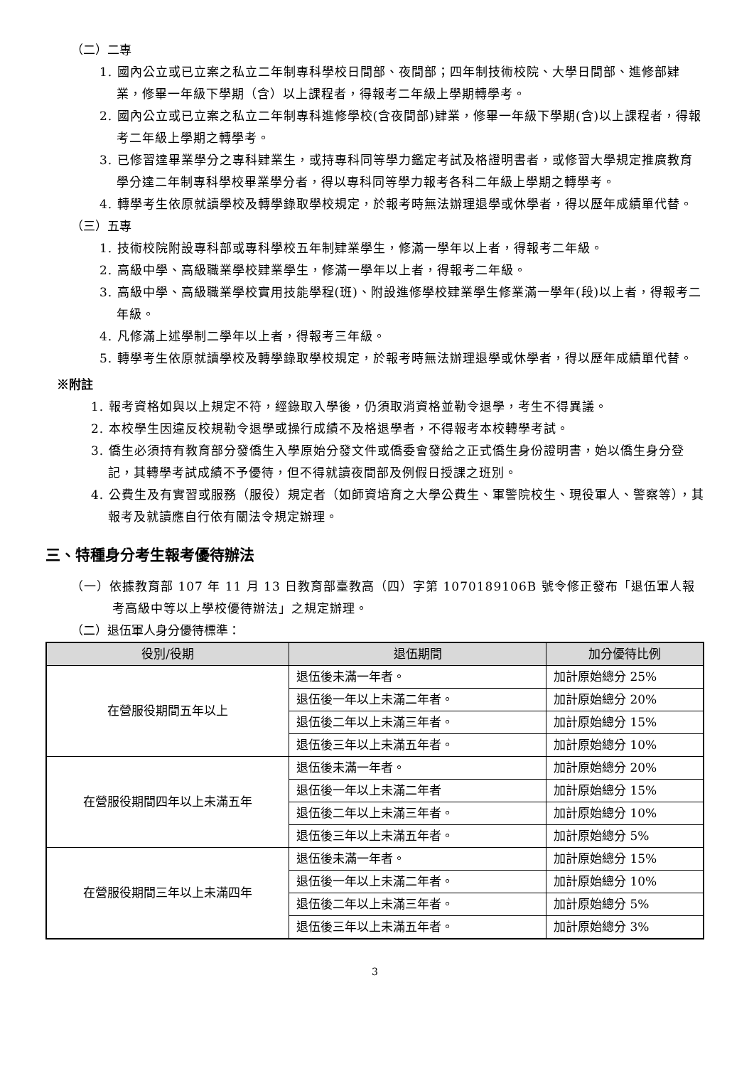（二）二專
1. 國內公立或已立案之私立二年制專科學校日間部、夜間部；四年制技術校院、大學日間部、進修部肄業，修畢一年級下學期（含）以上課程者，得報考二年級上學期轉學考。
2. 國內公立或已立案之私立二年制專科進修學校(含夜間部)肄業，修畢一年級下學期(含)以上課程者，得報考二年級上學期之轉學考。
3. 已修習達畢業學分之專科肄業生，或持專科同等學力鑑定考試及格證明書者，或修習大學規定推廣教育學分達二年制專科學校畢業學分者，得以專科同等學力報考各科二年級上學期之轉學考。
4. 轉學考生依原就讀學校及轉學錄取學校規定，於報考時無法辦理退學或休學者，得以歷年成績單代替。
（三）五專
1. 技術校院附設專科部或專科學校五年制肄業學生，修滿一學年以上者，得報考二年級。
2. 高級中學、高級職業學校肄業學生，修滿一學年以上者，得報考二年級。
3. 高級中學、高級職業學校實用技能學程(班)、附設進修學校肄業學生修業滿一學年(段)以上者，得報考二年級。
4. 凡修滿上述學制二學年以上者，得報考三年級。
5. 轉學考生依原就讀學校及轉學錄取學校規定，於報考時無法辦理退學或休學者，得以歷年成績單代替。
※附註
1. 報考資格如與以上規定不符，經錄取入學後，仍須取消資格並勒令退學，考生不得異議。
2. 本校學生因違反校規勒令退學或操行成績不及格退學者，不得報考本校轉學考試。
3. 僑生必須持有教育部分發僑生入學原始分發文件或僑委會發給之正式僑生身份證明書，始以僑生身分登記，其轉學考試成績不予優待，但不得就讀夜間部及例假日授課之班別。
4. 公費生及有實習或服務（服役）規定者（如師資培育之大學公費生、軍警院校生、現役軍人、警察等），其報考及就讀應自行依有關法令規定辦理。
三、特種身分考生報考優待辦法
（一）依據教育部 107 年 11 月 13 日教育部臺教高（四）字第 1070189106B 號令修正發布「退伍軍人報考高級中等以上學校優待辦法」之規定辦理。
（二）退伍軍人身分優待標準：
| 役別/役期 | 退伍期間 | 加分優待比例 |
| --- | --- | --- |
| 在營服役期間五年以上 | 退伍後未滿一年者。 | 加計原始總分 25% |
| | 退伍後一年以上未滿二年者。 | 加計原始總分 20% |
| | 退伍後二年以上未滿三年者。 | 加計原始總分 15% |
| | 退伍後三年以上未滿五年者。 | 加計原始總分 10% |
| 在營服役期間四年以上未滿五年 | 退伍後未滿一年者。 | 加計原始總分 20% |
| | 退伍後一年以上未滿二年者 | 加計原始總分 15% |
| | 退伍後二年以上未滿三年者。 | 加計原始總分 10% |
| | 退伍後三年以上未滿五年者。 | 加計原始總分 5% |
| 在營服役期間三年以上未滿四年 | 退伍後未滿一年者。 | 加計原始總分 15% |
| | 退伍後一年以上未滿二年者。 | 加計原始總分 10% |
| | 退伍後二年以上未滿三年者。 | 加計原始總分 5% |
| | 退伍後三年以上未滿五年者。 | 加計原始總分 3% |
3